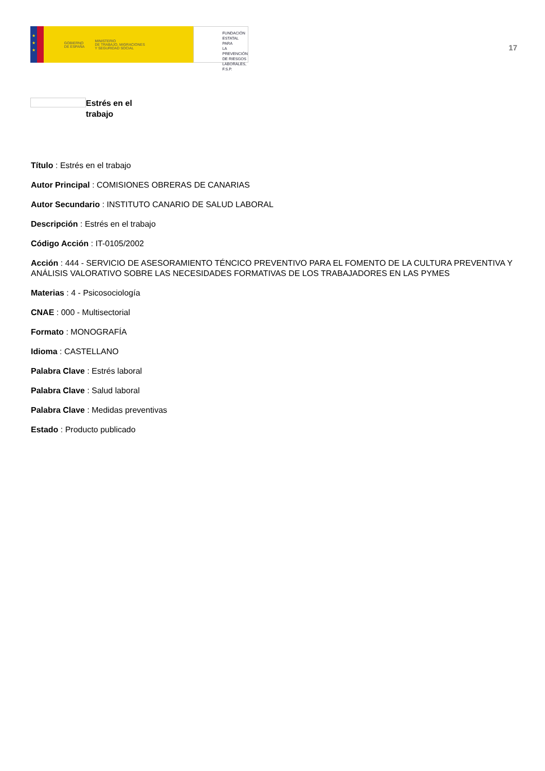★
★
★
GOBIERNO
DE ESPAÑA MINISTERIO
DE TRABAJO, MIGRACIONES
Y SEGURIDAD SOCIAL
FUNDACIÓN
ESTATAL PARA
LA PREVENCIÓN
DE RIESGOS
LABORALES, F.S.P.
17
Estrés en el
trabajo
Título : Estrés en el trabajo
Autor Principal : COMISIONES OBRERAS DE CANARIAS
Autor Secundario : INSTITUTO CANARIO DE SALUD LABORAL
Descripción : Estrés en el trabajo
Código Acción : IT-0105/2002
Acción : 444 - SERVICIO DE ASESORAMIENTO TÉNCICO PREVENTIVO PARA EL FOMENTO DE LA CULTURA PREVENTIVA Y ANÁLISIS VALORATIVO SOBRE LAS NECESIDADES FORMATIVAS DE LOS TRABAJADORES EN LAS PYMES
Materias : 4 - Psicosociología
CNAE : 000 - Multisectorial
Formato : MONOGRAFÍA
Idioma : CASTELLANO
Palabra Clave : Estrés laboral
Palabra Clave : Salud laboral
Palabra Clave : Medidas preventivas
Estado : Producto publicado